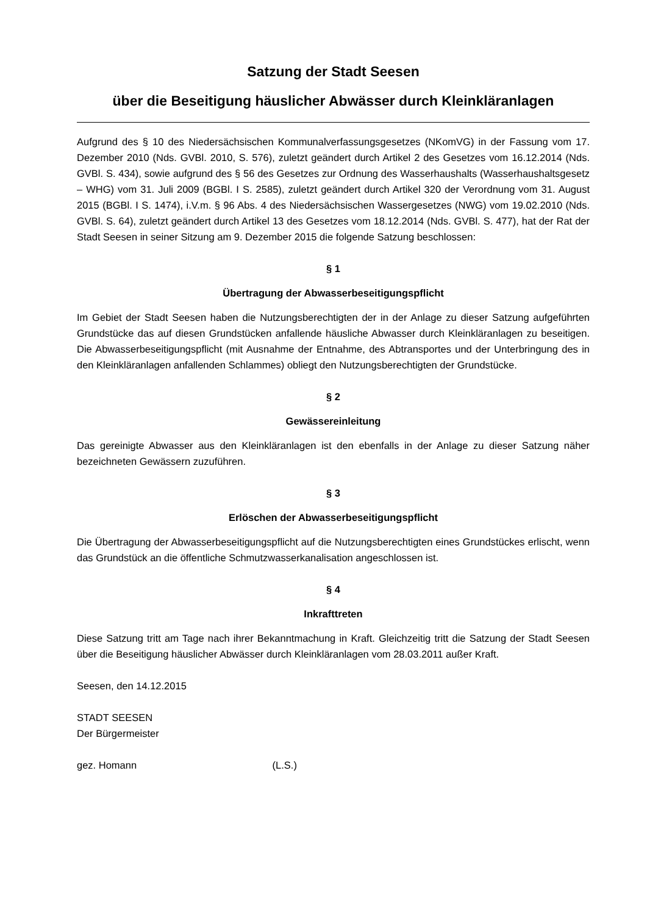Satzung der Stadt Seesen
über die Beseitigung häuslicher Abwässer durch Kleinkläranlagen
Aufgrund des § 10 des Niedersächsischen Kommunalverfassungsgesetzes (NKomVG) in der Fassung vom 17. Dezember 2010 (Nds. GVBl. 2010, S. 576), zuletzt geändert durch Artikel 2 des Gesetzes vom 16.12.2014 (Nds. GVBl. S. 434), sowie aufgrund des § 56 des Gesetzes zur Ordnung des Wasserhaushalts (Wasserhaushaltsgesetz – WHG) vom 31. Juli 2009 (BGBl. I S. 2585), zuletzt geändert durch Artikel 320 der Verordnung vom 31. August 2015 (BGBl. I S. 1474), i.V.m. § 96 Abs. 4 des Niedersächsischen Wassergesetzes (NWG) vom 19.02.2010 (Nds. GVBl. S. 64), zuletzt geändert durch Artikel 13 des Gesetzes vom 18.12.2014 (Nds. GVBl. S. 477), hat der Rat der Stadt Seesen in seiner Sitzung am 9. Dezember 2015 die folgende Satzung beschlossen:
§ 1
Übertragung der Abwasserbeseitigungspflicht
Im Gebiet der Stadt Seesen haben die Nutzungsberechtigten der in der Anlage zu dieser Satzung aufgeführten Grundstücke das auf diesen Grundstücken anfallende häusliche Abwasser durch Kleinkläranlagen zu beseitigen. Die Abwasserbeseitigungspflicht (mit Ausnahme der Entnahme, des Abtransportes und der Unterbringung des in den Kleinkläranlagen anfallenden Schlammes) obliegt den Nutzungsberechtigten der Grundstücke.
§ 2
Gewässereinleitung
Das gereinigte Abwasser aus den Kleinkläranlagen ist den ebenfalls in der Anlage zu dieser Satzung näher bezeichneten Gewässern zuzuführen.
§ 3
Erlöschen der Abwasserbeseitigungspflicht
Die Übertragung der Abwasserbeseitigungspflicht auf die Nutzungsberechtigten eines Grundstückes erlischt, wenn das Grundstück an die öffentliche Schmutzwasserkanalisation angeschlossen ist.
§ 4
Inkrafttreten
Diese Satzung tritt am Tage nach ihrer Bekanntmachung in Kraft. Gleichzeitig tritt die Satzung der Stadt Seesen über die Beseitigung häuslicher Abwässer durch Kleinkläranlagen vom 28.03.2011 außer Kraft.
Seesen, den 14.12.2015
STADT SEESEN
Der Bürgermeister
gez. Homann (L.S.)